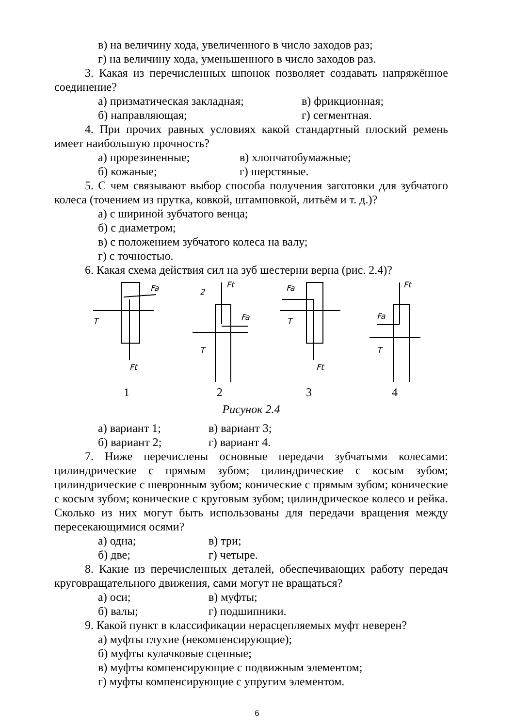в) на величину хода, увеличенного в число заходов раз;
г) на величину хода, уменьшенного в число заходов раз.
3. Какая из перечисленных шпонок позволяет создавать напряжённое соединение?
а) призматическая закладная; в) фрикционная;
б) направляющая; г) сегментная.
4. При прочих равных условиях какой стандартный плоский ремень имеет наибольшую прочность?
а) прорезиненные; в) хлопчатобумажные;
б) кожаные; г) шерстяные.
5. С чем связывают выбор способа получения заготовки для зубчатого колеса (точением из прутка, ковкой, штамповкой, литьём и т. д.)?
а) с шириной зубчатого венца;
б) с диаметром;
в) с положением зубчатого колеса на валу;
г) с точностью.
6. Какая схема действия сил на зуб шестерни верна (рис. 2.4)?
Fa
Ft
T
2
Ft
Fa
T
Fa
Ft
T
Ft
Fa
T
1234
Рисунок 2.4
а) вариант 1; в) вариант 3;
б) вариант 2; г) вариант 4.
7. Ниже перечислены основные передачи зубчатыми колесами: цилиндрические с прямым зубом; цилиндрические с косым зубом; цилиндрические с шевронным зубом; конические с прямым зубом; конические с косым зубом; конические с круговым зубом; цилиндрическое колесо и рейка. Сколько из них могут быть использованы для передачи вращения между пересекающимися осями?
а) одна; в) три;
б) две; г) четыре.
8. Какие из перечисленных деталей, обеспечивающих работу передач круговращательного движения, сами могут не вращаться?
а) оси; в) муфты;
б) валы; г) подшипники.
9. Какой пункт в классификации нерасцепляемых муфт неверен?
а) муфты глухие (некомпенсирующие);
б) муфты кулачковые сцепные;
в) муфты компенсирующие с подвижным элементом;
г) муфты компенсирующие с упругим элементом.
6